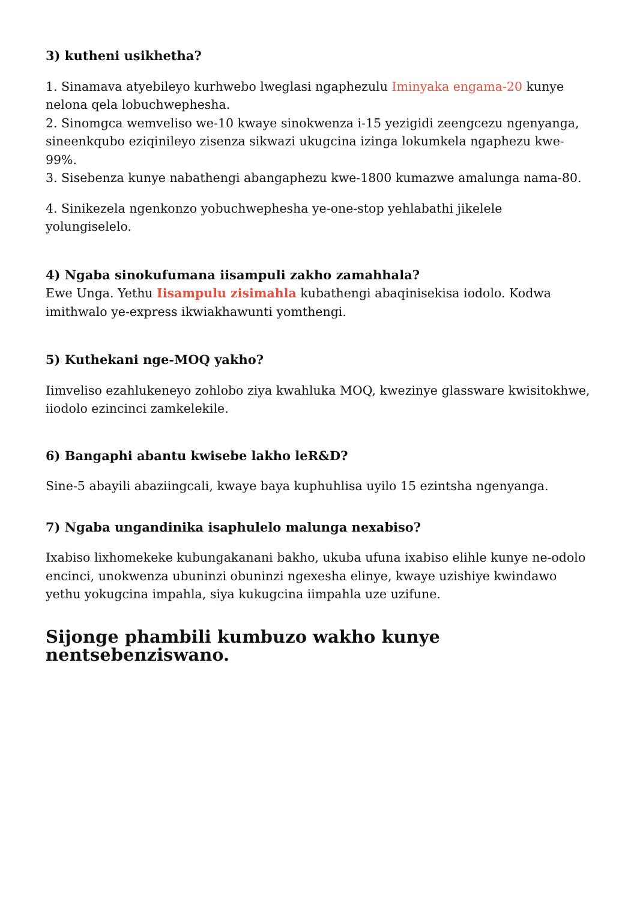3) kutheni usikhetha?
1. Sinamava atyebileyo kurhwebo lweglasi ngaphezulu Iminyaka engama-20 kunye nelona qela lobuchwephesha.
2. Sinomgca wemveliso we-10 kwaye sinokwenza i-15 yezigidi zeengcezu ngenyanga, sineenkqubo eziqinileyo zisenza sikwazi ukugcina izinga lokumkela ngaphezu kwe-99%.
3. Sisebenza kunye nabathengi abangaphezu kwe-1800 kumazwe amalunga nama-80.
4. Sinikezela ngenkonzo yobuchwephesha ye-one-stop yehlabathi jikelele yolungiselelo.
4) Ngaba sinokufumana iisampuli zakho zamahhala?
Ewe Unga. Yethu Iisampulu zisimahla kubathengi abaqinisekisa iodolo. Kodwa imithwalo ye-express ikwiakhawunti yomthengi.
5) Kuthekani nge-MOQ yakho?
Iimveliso ezahlukeneyo zohlobo ziya kwahluka MOQ, kwezinye glassware kwisitokhwe, iiodolo ezincinci zamkelekile.
6) Bangaphi abantu kwisebe lakho leR&D?
Sine-5 abayili abaziingcali, kwaye baya kuphuhlisa uyilo 15 ezintsha ngenyanga.
7) Ngaba ungandinika isaphulelo malunga nexabiso?
Ixabiso lixhomekeke kubungakanani bakho, ukuba ufuna ixabiso elihle kunye ne-odolo encinci, unokwenza ubuninzi obuninzi ngexesha elinye, kwaye uzishiye kwindawo yethu yokugcina impahla, siya kukugcina iimpahla uze uzifune.
Sijonge phambili kumbuzo wakho kunye nentsebenziswano.